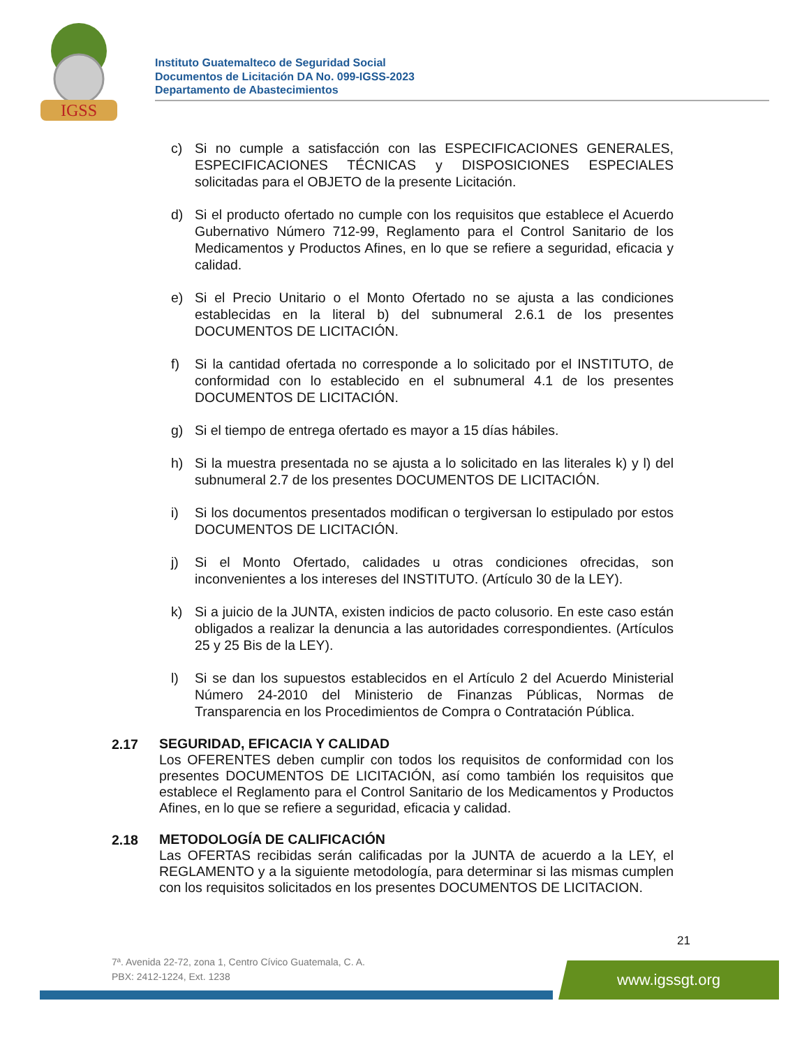IGSS
Instituto Guatemalteco de Seguridad Social
Documentos de Licitación DA No. 099-IGSS-2023
Departamento de Abastecimientos
c) Si no cumple a satisfacción con las ESPECIFICACIONES GENERALES, ESPECIFICACIONES TÉCNICAS y DISPOSICIONES ESPECIALES solicitadas para el OBJETO de la presente Licitación.
d) Si el producto ofertado no cumple con los requisitos que establece el Acuerdo Gubernativo Número 712-99, Reglamento para el Control Sanitario de los Medicamentos y Productos Afines, en lo que se refiere a seguridad, eficacia y calidad.
e) Si el Precio Unitario o el Monto Ofertado no se ajusta a las condiciones establecidas en la literal b) del subnumeral 2.6.1 de los presentes DOCUMENTOS DE LICITACIÓN.
f) Si la cantidad ofertada no corresponde a lo solicitado por el INSTITUTO, de conformidad con lo establecido en el subnumeral 4.1 de los presentes DOCUMENTOS DE LICITACIÓN.
g) Si el tiempo de entrega ofertado es mayor a 15 días hábiles.
h) Si la muestra presentada no se ajusta a lo solicitado en las literales k) y l) del subnumeral 2.7 de los presentes DOCUMENTOS DE LICITACIÓN.
i) Si los documentos presentados modifican o tergiversan lo estipulado por estos DOCUMENTOS DE LICITACIÓN.
j) Si el Monto Ofertado, calidades u otras condiciones ofrecidas, son inconvenientes a los intereses del INSTITUTO. (Artículo 30 de la LEY).
k) Si a juicio de la JUNTA, existen indicios de pacto colusorio. En este caso están obligados a realizar la denuncia a las autoridades correspondientes. (Artículos 25 y 25 Bis de la LEY).
l) Si se dan los supuestos establecidos en el Artículo 2 del Acuerdo Ministerial Número 24-2010 del Ministerio de Finanzas Públicas, Normas de Transparencia en los Procedimientos de Compra o Contratación Pública.
2.17
SEGURIDAD, EFICACIA Y CALIDAD
Los OFERENTES deben cumplir con todos los requisitos de conformidad con los presentes DOCUMENTOS DE LICITACIÓN, así como también los requisitos que establece el Reglamento para el Control Sanitario de los Medicamentos y Productos Afines, en lo que se refiere a seguridad, eficacia y calidad.
2.18
METODOLOGÍA DE CALIFICACIÓN
Las OFERTAS recibidas serán calificadas por la JUNTA de acuerdo a la LEY, el REGLAMENTO y a la siguiente metodología, para determinar si las mismas cumplen con los requisitos solicitados en los presentes DOCUMENTOS DE LICITACION.
21
7ª. Avenida 22-72, zona 1, Centro Cívico Guatemala, C. A.
PBX: 2412-1224, Ext. 1238
www.igssgt.org